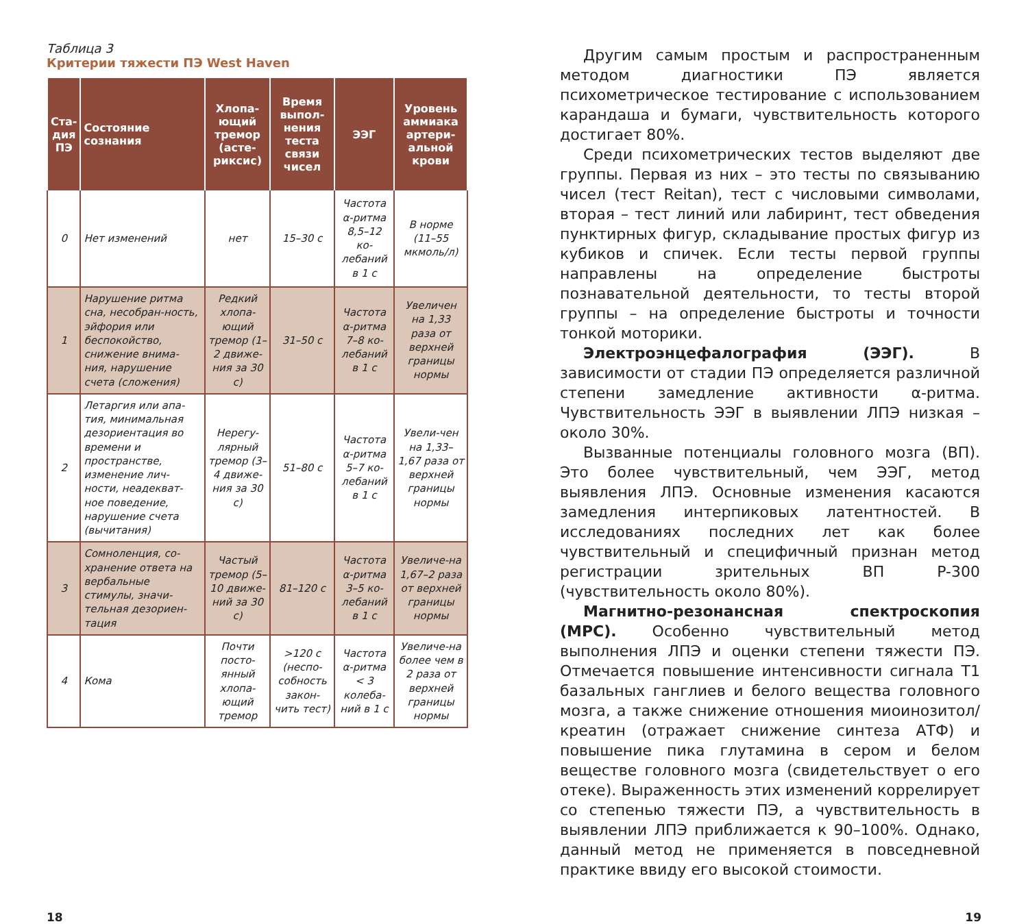Таблица 3
Критерии тяжести ПЭ West Haven
| Ста- дия ПЭ | Состояние сознания | Хлопа- ющий тремор (асте- риксис) | Время выпол-нения теста связи чисел | ЭЭГ | Уровень аммиака артери-альной крови |
| --- | --- | --- | --- | --- | --- |
| 0 | Нет изменений | нет | 15–30 с | Частота α-ритма 8,5–12 ко-лебаний в 1 с | В норме (11–55 мкмоль/л) |
| 1 | Нарушение ритма сна, несобран-ность, эйфория или беспокойство, снижение внима-ния, нарушение счета (сложения) | Редкий хлопа-ющий тремор (1–2 движе-ния за 30 с) | 31–50 с | Частота α-ритма 7–8 ко-лебаний в 1 с | Увеличен на 1,33 раза от верхней границы нормы |
| 2 | Летаргия или апа-тия, минимальная дезориентация во времени и пространстве, изменение лич-ности, неадекват-ное поведение, нарушение счета (вычитания) | Нерегу-лярный тремор (3–4 движе-ния за 30 с) | 51–80 с | Частота α-ритма 5–7 ко-лебаний в 1 с | Увели-чен на 1,33–1,67 раза от верхней границы нормы |
| 3 | Сомноленция, со-хранение ответа на вербальные стимулы, значи-тельная дезориен-тация | Частый тремор (5–10 движе-ний за 30 с) | 81–120 с | Частота α-ритма 3–5 ко-лебаний в 1 с | Увеличе-на 1,67–2 раза от верхней границы нормы |
| 4 | Кома | Почти посто-янный хлопа-ющий тремор | >120 с (неспо-собность закон-чить тест) | Частота α-ритма < 3 колеба-ний в 1 с | Увеличе-на более чем в 2 раза от верхней границы нормы |
Другим самым простым и распространенным методом диагностики ПЭ является психометрическое тестирование с использованием карандаша и бумаги, чувствительность которого достигает 80%.
Среди психометрических тестов выделяют две группы. Первая из них – это тесты по связыванию чисел (тест Reitan), тест с числовыми символами, вторая – тест линий или лабиринт, тест обведения пунктирных фигур, складывание простых фигур из кубиков и спичек. Если тесты первой группы направлены на определение быстроты познавательной деятельности, то тесты второй группы – на определение быстроты и точности тонкой моторики.
Электроэнцефалография (ЭЭГ). В зависимости от стадии ПЭ определяется различной степени замедление активности α-ритма. Чувствительность ЭЭГ в выявлении ЛПЭ низкая – около 30%.
Вызванные потенциалы головного мозга (ВП). Это более чувствительный, чем ЭЭГ, метод выявления ЛПЭ. Основные изменения касаются замедления интерпиковых латентностей. В исследованиях последних лет как более чувствительный и специфичный признан метод регистрации зрительных ВП P-300 (чувствительность около 80%).
Магнитно-резонансная спектроскопия (МРС). Особенно чувствительный метод выполнения ЛПЭ и оценки степени тяжести ПЭ. Отмечается повышение интенсивности сигнала Т1 базальных ганглиев и белого вещества головного мозга, а также снижение отношения миоинозитол/креатин (отражает снижение синтеза АТФ) и повышение пика глутамина в сером и белом веществе головного мозга (свидетельствует о его отеке). Выраженность этих изменений коррелирует со степенью тяжести ПЭ, а чувствительность в выявлении ЛПЭ приближается к 90–100%. Однако, данный метод не применяется в повседневной практике ввиду его высокой стоимости.
18 19